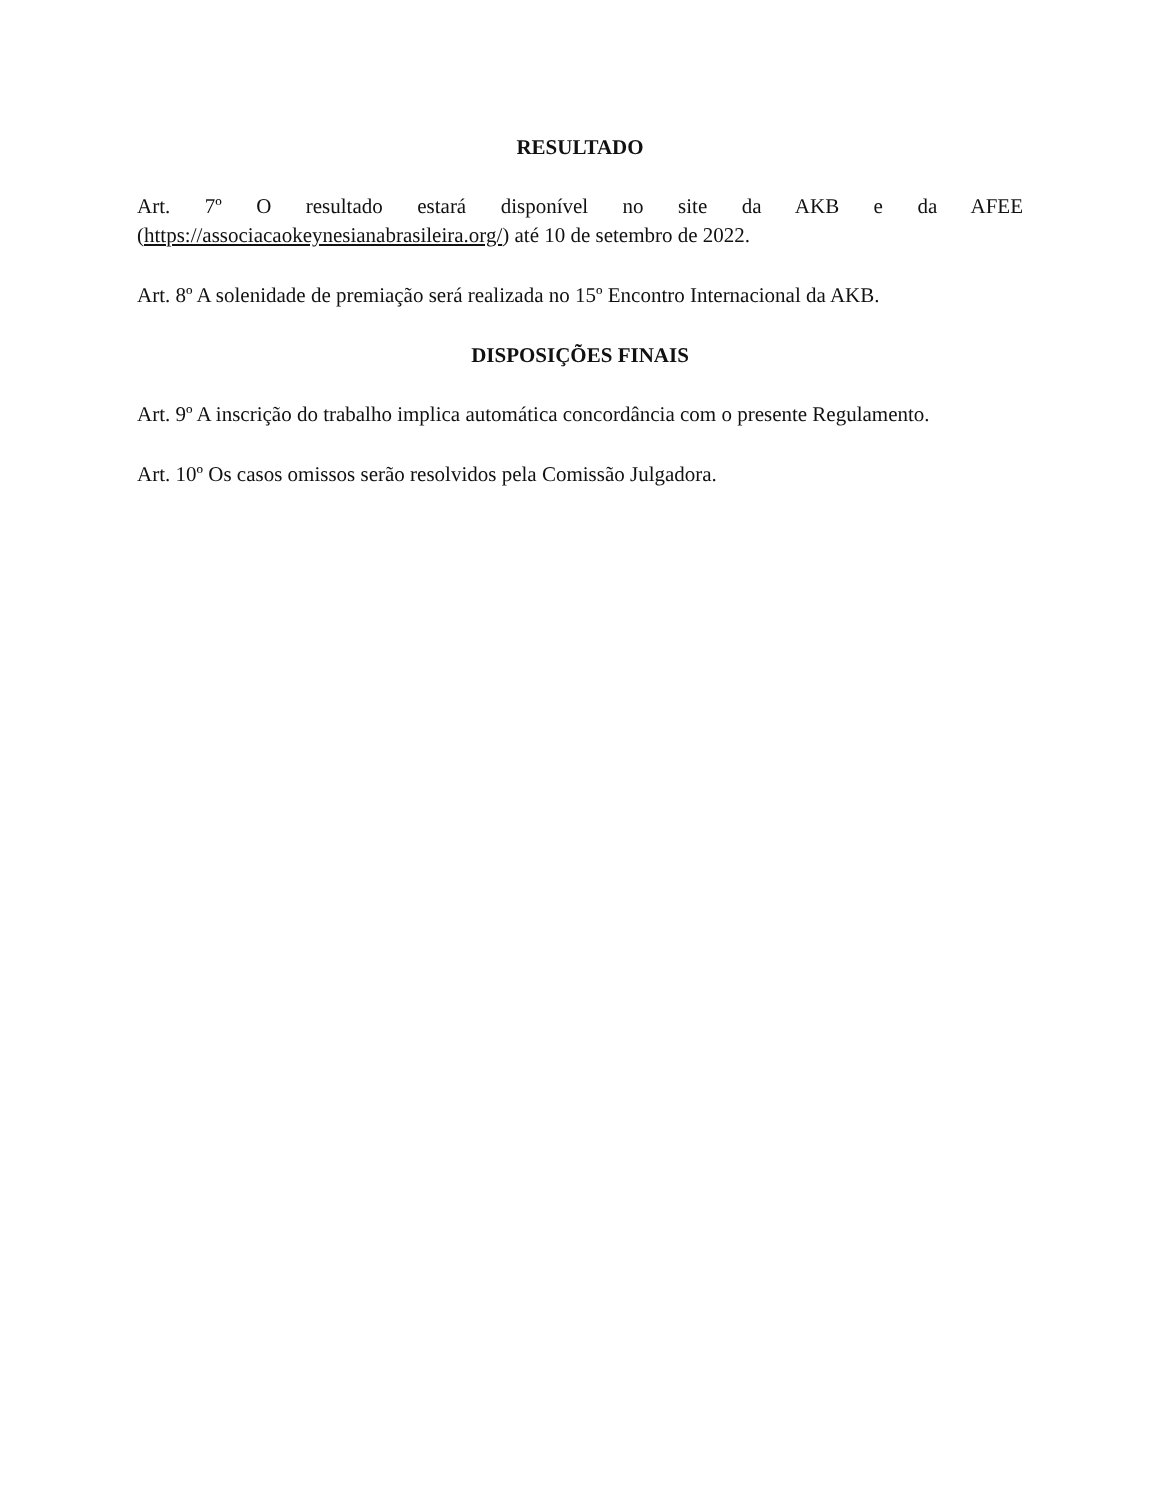RESULTADO
Art. 7º O resultado estará disponível no site da AKB e da AFEE (https://associacaokeynesianabrasileira.org/) até 10 de setembro de 2022.
Art. 8º A solenidade de premiação será realizada no 15º Encontro Internacional da AKB.
DISPOSIÇÕES FINAIS
Art. 9º A inscrição do trabalho implica automática concordância com o presente Regulamento.
Art. 10º Os casos omissos serão resolvidos pela Comissão Julgadora.